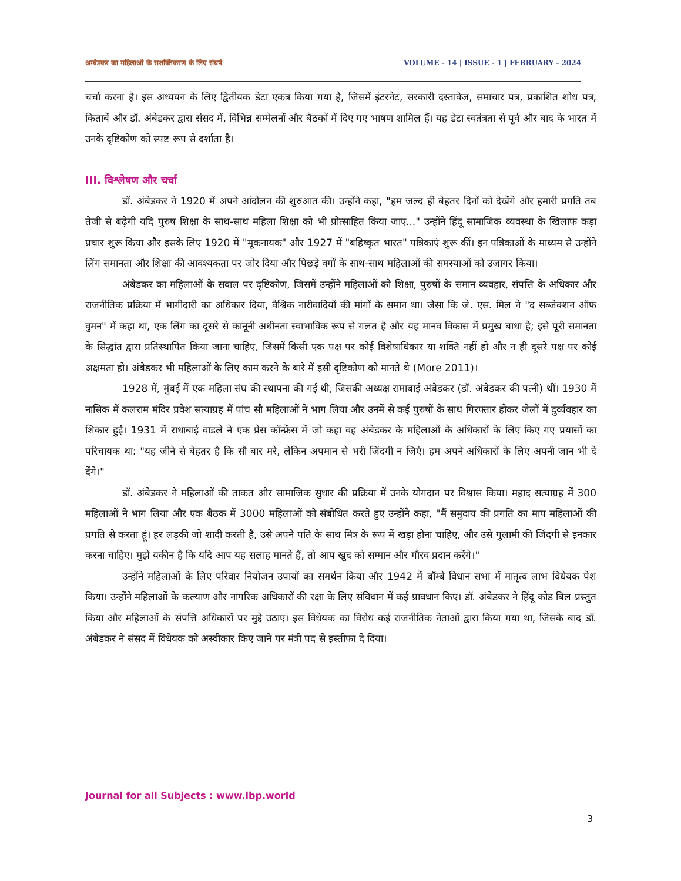अम्बेडकर का महिलाओं के सशक्तिकरण के लिए संघर्ष VOLUME - 14 | ISSUE - 1 | FEBRUARY - 2024
चर्चा करना है। इस अध्ययन के लिए द्वितीयक डेटा एकत्र किया गया है, जिसमें इंटरनेट, सरकारी दस्तावेज, समाचार पत्र, प्रकाशित शोध पत्र, किताबें और डॉ. अंबेडकर द्वारा संसद में, विभिन्न सम्मेलनों और बैठकों में दिए गए भाषण शामिल हैं। यह डेटा स्वतंत्रता से पूर्व और बाद के भारत में उनके दृष्टिकोण को स्पष्ट रूप से दर्शाता है।
III. विश्लेषण और चर्चा
डॉ. अंबेडकर ने 1920 में अपने आंदोलन की शुरुआत की। उन्होंने कहा, "हम जल्द ही बेहतर दिनों को देखेंगे और हमारी प्रगति तब तेजी से बढ़ेगी यदि पुरुष शिक्षा के साथ-साथ महिला शिक्षा को भी प्रोत्साहित किया जाए..." उन्होंने हिंदू सामाजिक व्यवस्था के खिलाफ कड़ा प्रचार शुरू किया और इसके लिए 1920 में "मूकनायक" और 1927 में "बहिष्कृत भारत" पत्रिकाएं शुरू कीं। इन पत्रिकाओं के माध्यम से उन्होंने लिंग समानता और शिक्षा की आवश्यकता पर जोर दिया और पिछड़े वर्गों के साथ-साथ महिलाओं की समस्याओं को उजागर किया।
अंबेडकर का महिलाओं के सवाल पर दृष्टिकोण, जिसमें उन्होंने महिलाओं को शिक्षा, पुरुषों के समान व्यवहार, संपत्ति के अधिकार और राजनीतिक प्रक्रिया में भागीदारी का अधिकार दिया, वैश्विक नारीवादियों की मांगों के समान था। जैसा कि जे. एस. मिल ने "द सब्जेक्शन ऑफ वुमन" में कहा था, एक लिंग का दूसरे से कानूनी अधीनता स्वाभाविक रूप से गलत है और यह मानव विकास में प्रमुख बाधा है; इसे पूरी समानता के सिद्धांत द्वारा प्रतिस्थापित किया जाना चाहिए, जिसमें किसी एक पक्ष पर कोई विशेषाधिकार या शक्ति नहीं हो और न ही दूसरे पक्ष पर कोई अक्षमता हो। अंबेडकर भी महिलाओं के लिए काम करने के बारे में इसी दृष्टिकोण को मानते थे (More 2011)।
1928 में, मुंबई में एक महिला संघ की स्थापना की गई थी, जिसकी अध्यक्ष रामाबाई अंबेडकर (डॉ. अंबेडकर की पत्नी) थीं। 1930 में नासिक में कलराम मंदिर प्रवेश सत्याग्रह में पांच सौ महिलाओं ने भाग लिया और उनमें से कई पुरुषों के साथ गिरफ्तार होकर जेलों में दुर्व्यवहार का शिकार हुईं। 1931 में राधाबाई वाडले ने एक प्रेस कॉन्फ्रेंस में जो कहा वह अंबेडकर के महिलाओं के अधिकारों के लिए किए गए प्रयासों का परिचायक था: "यह जीने से बेहतर है कि सौ बार मरे, लेकिन अपमान से भरी जिंदगी न जिएं। हम अपने अधिकारों के लिए अपनी जान भी दे देंगे।"
डॉ. अंबेडकर ने महिलाओं की ताकत और सामाजिक सुधार की प्रक्रिया में उनके योगदान पर विश्वास किया। महाद सत्याग्रह में 300 महिलाओं ने भाग लिया और एक बैठक में 3000 महिलाओं को संबोधित करते हुए उन्होंने कहा, "मैं समुदाय की प्रगति का माप महिलाओं की प्रगति से करता हूं। हर लड़की जो शादी करती है, उसे अपने पति के साथ मित्र के रूप में खड़ा होना चाहिए, और उसे गुलामी की जिंदगी से इनकार करना चाहिए। मुझे यकीन है कि यदि आप यह सलाह मानते हैं, तो आप खुद को सम्मान और गौरव प्रदान करेंगे।"
उन्होंने महिलाओं के लिए परिवार नियोजन उपायों का समर्थन किया और 1942 में बॉम्बे विधान सभा में मातृत्व लाभ विधेयक पेश किया। उन्होंने महिलाओं के कल्याण और नागरिक अधिकारों की रक्षा के लिए संविधान में कई प्रावधान किए। डॉ. अंबेडकर ने हिंदू कोड बिल प्रस्तुत किया और महिलाओं के संपत्ति अधिकारों पर मुद्दे उठाए। इस विधेयक का विरोध कई राजनीतिक नेताओं द्वारा किया गया था, जिसके बाद डॉ. अंबेडकर ने संसद में विधेयक को अस्वीकार किए जाने पर मंत्री पद से इस्तीफा दे दिया।
Journal for all Subjects : www.lbp.world
3